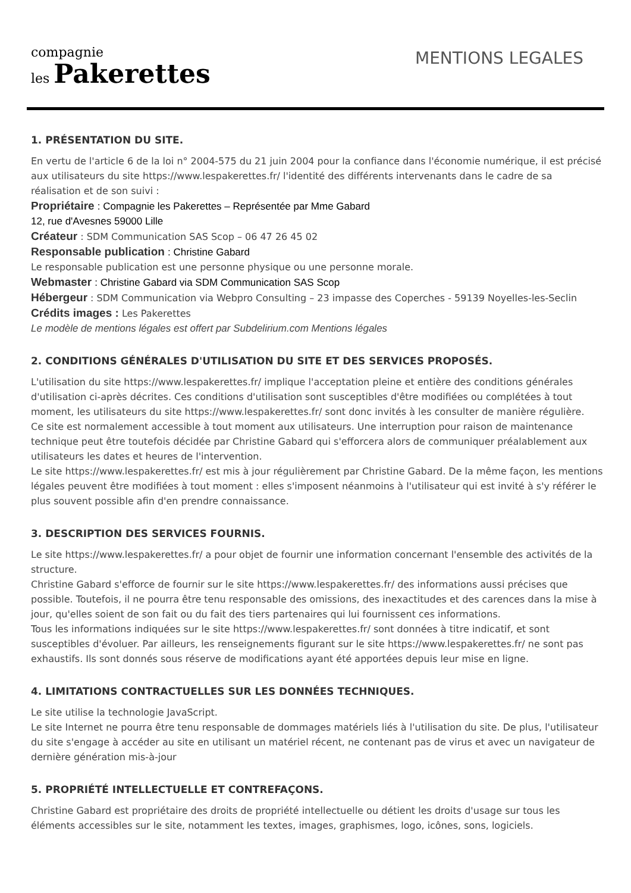compagnie
les Pakerettes
MENTIONS LEGALES
1. PRÉSENTATION DU SITE.
En vertu de l'article 6 de la loi n° 2004-575 du 21 juin 2004 pour la confiance dans l'économie numérique, il est précisé aux utilisateurs du site https://www.lespakerettes.fr/ l'identité des différents intervenants dans le cadre de sa réalisation et de son suivi :
Propriétaire : Compagnie les Pakerettes – Représentée par Mme Gabard
12, rue d'Avesnes 59000 Lille
Créateur : SDM Communication SAS Scop – 06 47 26 45 02
Responsable publication : Christine Gabard
Le responsable publication est une personne physique ou une personne morale.
Webmaster : Christine Gabard via SDM Communication SAS Scop
Hébergeur : SDM Communication via Webpro Consulting – 23 impasse des Coperches - 59139 Noyelles-les-Seclin
Crédits images : Les Pakerettes
Le modèle de mentions légales est offert par Subdelirium.com Mentions légales
2. CONDITIONS GÉNÉRALES D'UTILISATION DU SITE ET DES SERVICES PROPOSÉS.
L'utilisation du site https://www.lespakerettes.fr/ implique l'acceptation pleine et entière des conditions générales d'utilisation ci-après décrites. Ces conditions d'utilisation sont susceptibles d'être modifiées ou complétées à tout moment, les utilisateurs du site https://www.lespakerettes.fr/ sont donc invités à les consulter de manière régulière.
Ce site est normalement accessible à tout moment aux utilisateurs. Une interruption pour raison de maintenance technique peut être toutefois décidée par Christine Gabard qui s'efforcera alors de communiquer préalablement aux utilisateurs les dates et heures de l'intervention.
Le site https://www.lespakerettes.fr/ est mis à jour régulièrement par Christine Gabard. De la même façon, les mentions légales peuvent être modifiées à tout moment : elles s'imposent néanmoins à l'utilisateur qui est invité à s'y référer le plus souvent possible afin d'en prendre connaissance.
3. DESCRIPTION DES SERVICES FOURNIS.
Le site https://www.lespakerettes.fr/ a pour objet de fournir une information concernant l'ensemble des activités de la structure.
Christine Gabard s'efforce de fournir sur le site https://www.lespakerettes.fr/ des informations aussi précises que possible. Toutefois, il ne pourra être tenu responsable des omissions, des inexactitudes et des carences dans la mise à jour, qu'elles soient de son fait ou du fait des tiers partenaires qui lui fournissent ces informations.
Tous les informations indiquées sur le site https://www.lespakerettes.fr/ sont données à titre indicatif, et sont susceptibles d'évoluer. Par ailleurs, les renseignements figurant sur le site https://www.lespakerettes.fr/ ne sont pas exhaustifs. Ils sont donnés sous réserve de modifications ayant été apportées depuis leur mise en ligne.
4. LIMITATIONS CONTRACTUELLES SUR LES DONNÉES TECHNIQUES.
Le site utilise la technologie JavaScript.
Le site Internet ne pourra être tenu responsable de dommages matériels liés à l'utilisation du site. De plus, l'utilisateur du site s'engage à accéder au site en utilisant un matériel récent, ne contenant pas de virus et avec un navigateur de dernière génération mis-à-jour
5. PROPRIÉTÉ INTELLECTUELLE ET CONTREFAÇONS.
Christine Gabard est propriétaire des droits de propriété intellectuelle ou détient les droits d'usage sur tous les éléments accessibles sur le site, notamment les textes, images, graphismes, logo, icônes, sons, logiciels.